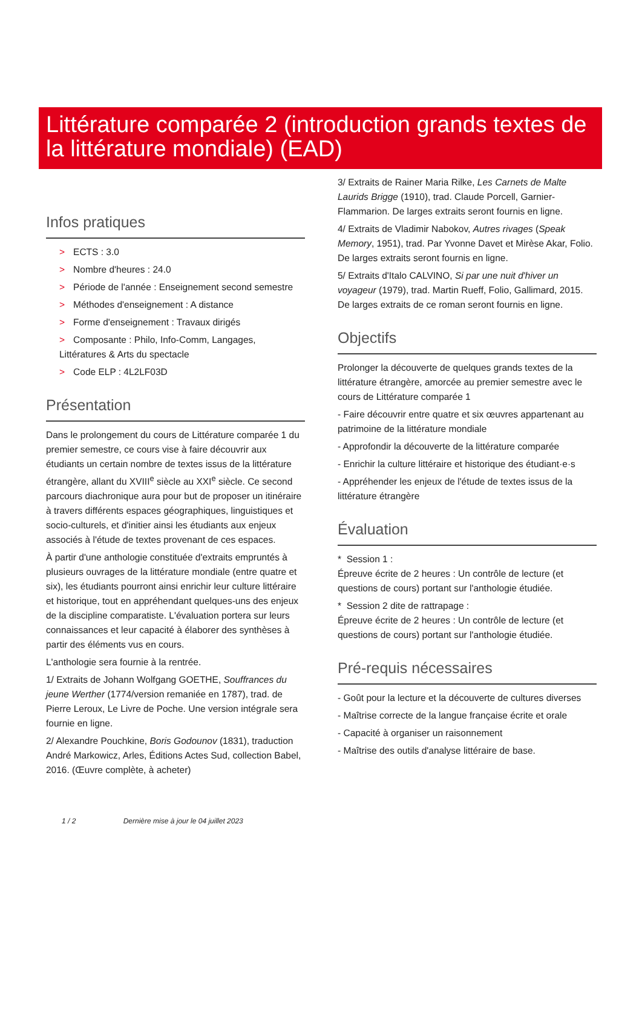Littérature comparée 2 (introduction grands textes de la littérature mondiale) (EAD)
Infos pratiques
> ECTS : 3.0
> Nombre d'heures : 24.0
> Période de l'année : Enseignement second semestre
> Méthodes d'enseignement : A distance
> Forme d'enseignement : Travaux dirigés
> Composante : Philo, Info-Comm, Langages, Littératures & Arts du spectacle
> Code ELP : 4L2LF03D
Présentation
Dans le prolongement du cours de Littérature comparée 1 du premier semestre, ce cours vise à faire découvrir aux étudiants un certain nombre de textes issus de la littérature étrangère, allant du XVIII<sup>e</sup> siècle au XXI<sup>e</sup> siècle. Ce second parcours diachronique aura pour but de proposer un itinéraire à travers différents espaces géographiques, linguistiques et socio-culturels, et d'initier ainsi les étudiants aux enjeux associés à l'étude de textes provenant de ces espaces.
À partir d'une anthologie constituée d'extraits empruntés à plusieurs ouvrages de la littérature mondiale (entre quatre et six), les étudiants pourront ainsi enrichir leur culture littéraire et historique, tout en appréhendant quelques-uns des enjeux de la discipline comparatiste. L'évaluation portera sur leurs connaissances et leur capacité à élaborer des synthèses à partir des éléments vus en cours.
L'anthologie sera fournie à la rentrée.
1/ Extraits de Johann Wolfgang GOETHE, Souffrances du jeune Werther (1774/version remaniée en 1787), trad. de Pierre Leroux, Le Livre de Poche. Une version intégrale sera fournie en ligne.
2/ Alexandre Pouchkine, Boris Godounov (1831), traduction André Markowicz, Arles, Éditions Actes Sud, collection Babel, 2016. (Œuvre complète, à acheter)
3/ Extraits de Rainer Maria Rilke, Les Carnets de Malte Laurids Brigge (1910), trad. Claude Porcell, Garnier-Flammarion. De larges extraits seront fournis en ligne.
4/ Extraits de Vladimir Nabokov, Autres rivages (Speak Memory, 1951), trad. Par Yvonne Davet et Mirèse Akar, Folio. De larges extraits seront fournis en ligne.
5/ Extraits d'Italo CALVINO, Si par une nuit d'hiver un voyageur (1979), trad. Martin Rueff, Folio, Gallimard, 2015. De larges extraits de ce roman seront fournis en ligne.
Objectifs
Prolonger la découverte de quelques grands textes de la littérature étrangère, amorcée au premier semestre avec le cours de Littérature comparée 1
- Faire découvrir entre quatre et six œuvres appartenant au patrimoine de la littérature mondiale
- Approfondir la découverte de la littérature comparée
- Enrichir la culture littéraire et historique des étudiant·e·s
- Appréhender les enjeux de l'étude de textes issus de la littérature étrangère
Évaluation
* Session 1 :
Épreuve écrite de 2 heures : Un contrôle de lecture (et questions de cours) portant sur l'anthologie étudiée.
* Session 2 dite de rattrapage :
Épreuve écrite de 2 heures : Un contrôle de lecture (et questions de cours) portant sur l'anthologie étudiée.
Pré-requis nécessaires
- Goût pour la lecture et la découverte de cultures diverses
- Maîtrise correcte de la langue française écrite et orale
- Capacité à organiser un raisonnement
- Maîtrise des outils d'analyse littéraire de base.
1 / 2 Dernière mise à jour le 04 juillet 2023